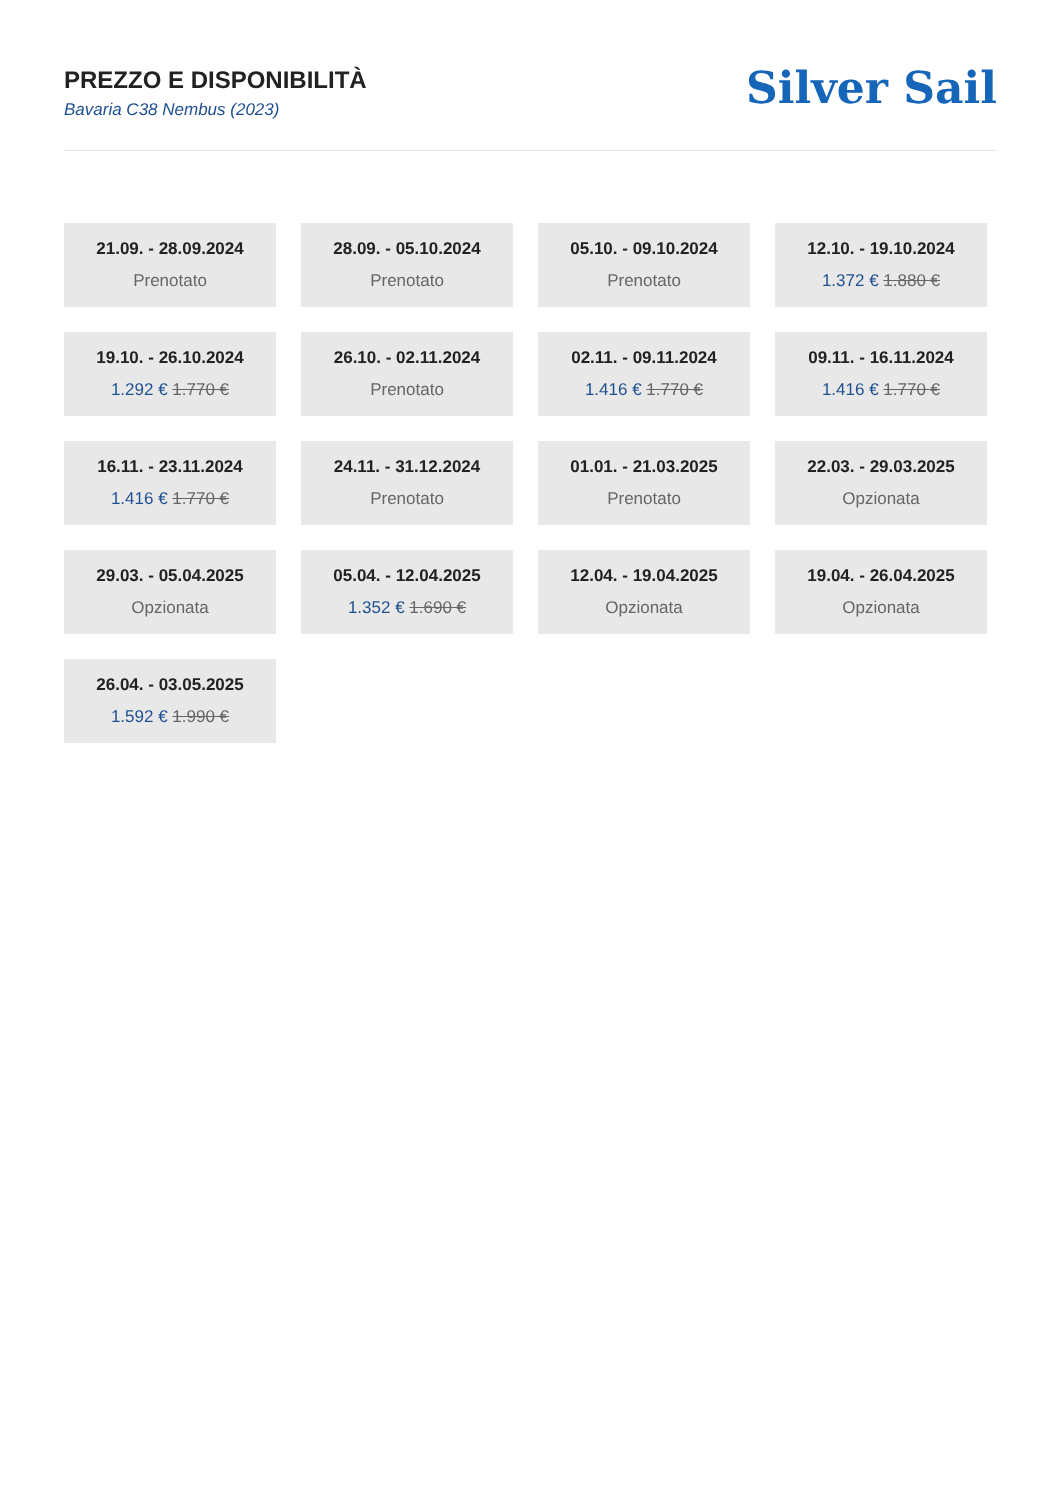PREZZO E DISPONIBILITÀ
Bavaria C38 Nembus (2023)
Silver Sail
21.09. - 28.09.2024
Prenotato
28.09. - 05.10.2024
Prenotato
05.10. - 09.10.2024
Prenotato
12.10. - 19.10.2024
1.372 € 1.880 €
19.10. - 26.10.2024
1.292 € 1.770 €
26.10. - 02.11.2024
Prenotato
02.11. - 09.11.2024
1.416 € 1.770 €
09.11. - 16.11.2024
1.416 € 1.770 €
16.11. - 23.11.2024
1.416 € 1.770 €
24.11. - 31.12.2024
Prenotato
01.01. - 21.03.2025
Prenotato
22.03. - 29.03.2025
Opzionata
29.03. - 05.04.2025
Opzionata
05.04. - 12.04.2025
1.352 € 1.690 €
12.04. - 19.04.2025
Opzionata
19.04. - 26.04.2025
Opzionata
26.04. - 03.05.2025
1.592 € 1.990 €